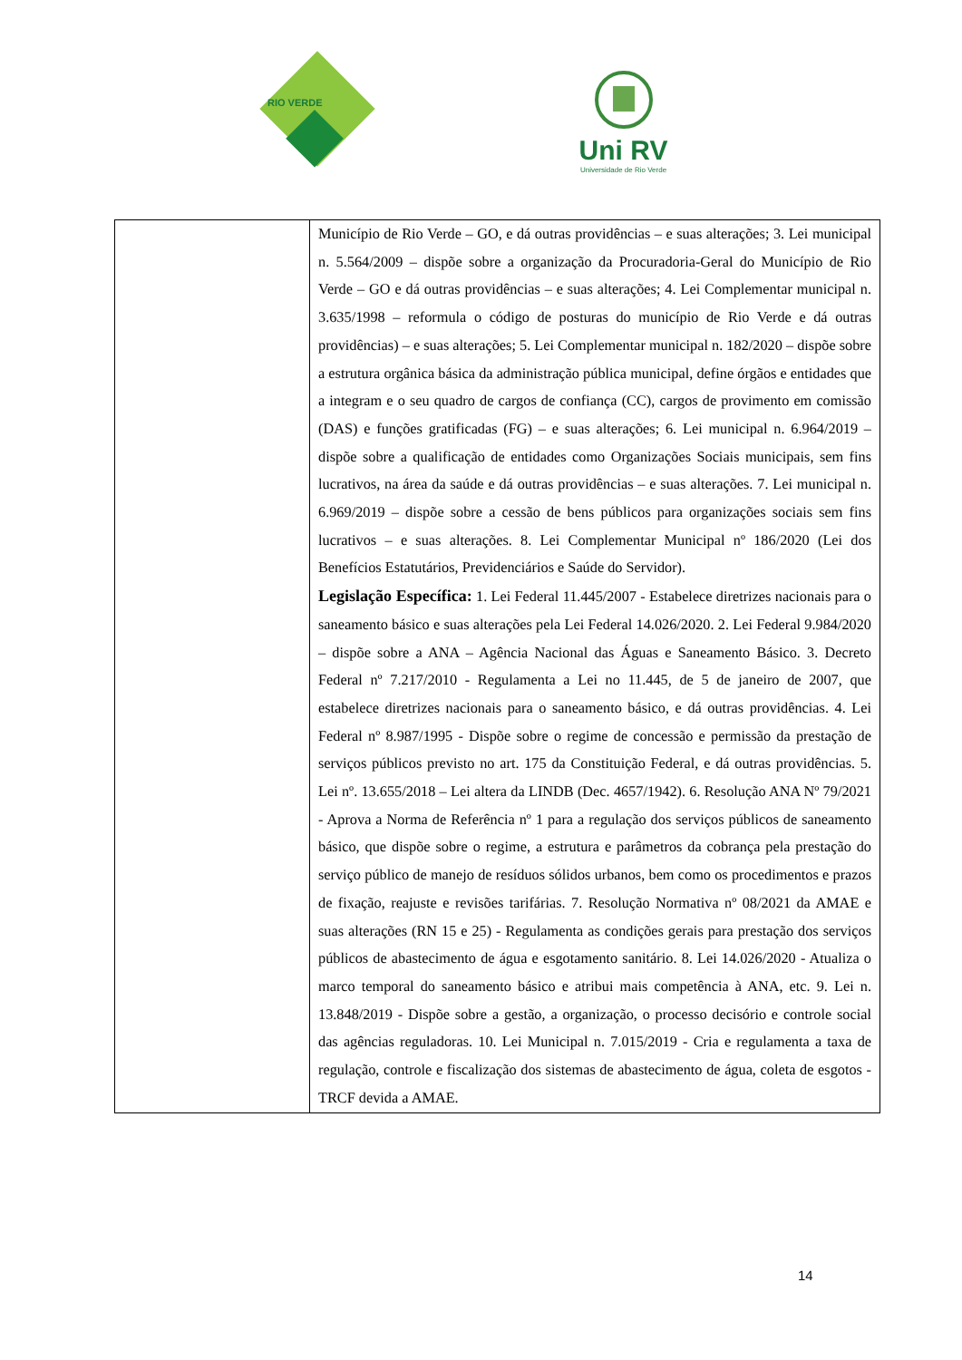RIO VERDE
Uni RV
Universidade de Rio Verde
| | Município de Rio Verde – GO, e dá outras providências – e suas alterações; 3. Lei municipal n. 5.564/2009 – dispõe sobre a organização da Procuradoria-Geral do Município de Rio Verde – GO e dá outras providências – e suas alterações; 4. Lei Complementar municipal n. 3.635/1998 – reformula o código de posturas do município de Rio Verde e dá outras providências) – e suas alterações; 5. Lei Complementar municipal n. 182/2020 – dispõe sobre a estrutura orgânica básica da administração pública municipal, define órgãos e entidades que a integram e o seu quadro de cargos de confiança (CC), cargos de provimento em comissão (DAS) e funções gratificadas (FG) – e suas alterações; 6. Lei municipal n. 6.964/2019 – dispõe sobre a qualificação de entidades como Organizações Sociais municipais, sem fins lucrativos, na área da saúde e dá outras providências – e suas alterações. 7. Lei municipal n. 6.969/2019 – dispõe sobre a cessão de bens públicos para organizações sociais sem fins lucrativos – e suas alterações. 8. Lei Complementar Municipal nº 186/2020 (Lei dos Benefícios Estatutários, Previdenciários e Saúde do Servidor). Legislação Específica: 1. Lei Federal 11.445/2007 - Estabelece diretrizes nacionais para o saneamento básico e suas alterações pela Lei Federal 14.026/2020. 2. Lei Federal 9.984/2020 – dispõe sobre a ANA – Agência Nacional das Águas e Saneamento Básico. 3. Decreto Federal nº 7.217/2010 - Regulamenta a Lei no 11.445, de 5 de janeiro de 2007, que estabelece diretrizes nacionais para o saneamento básico, e dá outras providências. 4. Lei Federal nº 8.987/1995 - Dispõe sobre o regime de concessão e permissão da prestação de serviços públicos previsto no art. 175 da Constituição Federal, e dá outras providências. 5. Lei nº. 13.655/2018 – Lei altera da LINDB (Dec. 4657/1942). 6. Resolução ANA Nº 79/2021 - Aprova a Norma de Referência nº 1 para a regulação dos serviços públicos de saneamento básico, que dispõe sobre o regime, a estrutura e parâmetros da cobrança pela prestação do serviço público de manejo de resíduos sólidos urbanos, bem como os procedimentos e prazos de fixação, reajuste e revisões tarifárias. 7. Resolução Normativa nº 08/2021 da AMAE e suas alterações (RN 15 e 25) - Regulamenta as condições gerais para prestação dos serviços públicos de abastecimento de água e esgotamento sanitário. 8. Lei 14.026/2020 - Atualiza o marco temporal do saneamento básico e atribui mais competência à ANA, etc. 9. Lei n. 13.848/2019 - Dispõe sobre a gestão, a organização, o processo decisório e controle social das agências reguladoras. 10. Lei Municipal n. 7.015/2019 - Cria e regulamenta a taxa de regulação, controle e fiscalização dos sistemas de abastecimento de água, coleta de esgotos - TRCF devida a AMAE. |
14